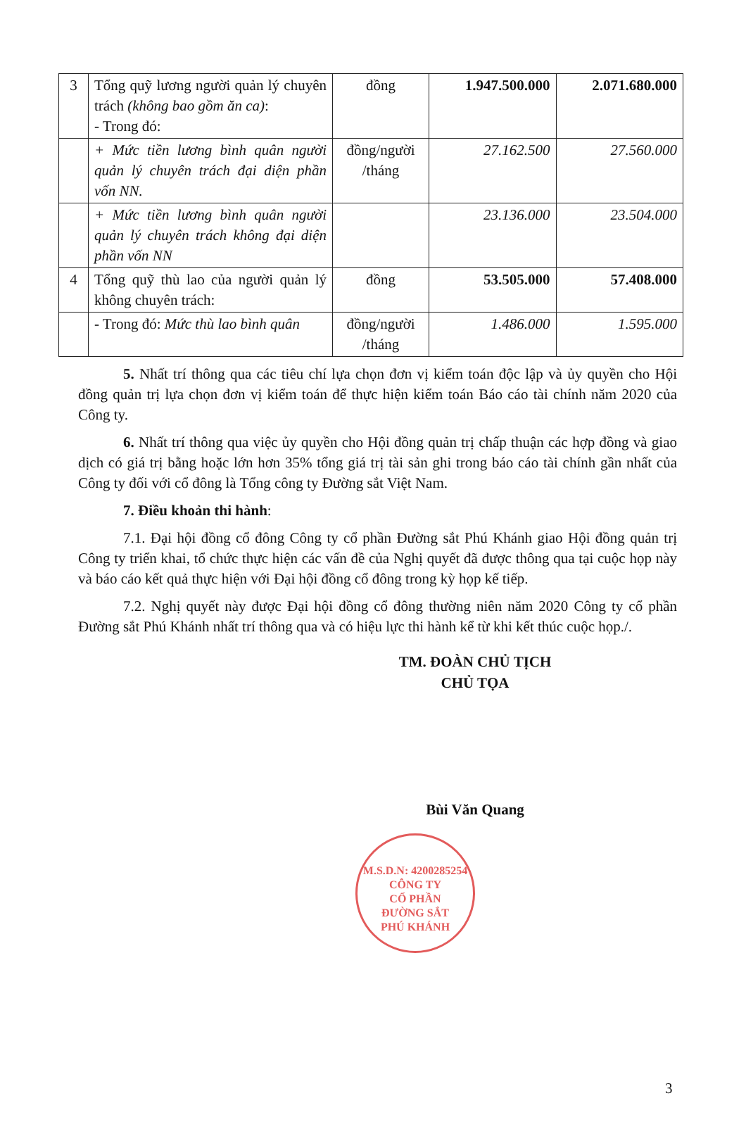| 3 | Tổng quỹ lương người quản lý chuyên trách (không bao gồm ăn ca) : - Trong đó: | đồng | 1.947.500.000 | 2.071.680.000 |
| | + Mức tiền lương bình quân người quản lý chuyên trách đại diện phần vốn NN. | đồng/người /tháng | 27.162.500 | 27.560.000 |
| | + Mức tiền lương bình quân người quản lý chuyên trách không đại diện phần vốn NN | | 23.136.000 | 23.504.000 |
| 4 | Tổng quỹ thù lao của người quản lý không chuyên trách: | đồng | 53.505.000 | 57.408.000 |
| | - Trong đó: Mức thù lao bình quân | đồng/người /tháng | 1.486.000 | 1.595.000 |
5. Nhất trí thông qua các tiêu chí lựa chọn đơn vị kiểm toán độc lập và ủy quyền cho Hội đồng quản trị lựa chọn đơn vị kiểm toán để thực hiện kiểm toán Báo cáo tài chính năm 2020 của Công ty.
6. Nhất trí thông qua việc ủy quyền cho Hội đồng quản trị chấp thuận các hợp đồng và giao dịch có giá trị bằng hoặc lớn hơn 35% tổng giá trị tài sản ghi trong báo cáo tài chính gần nhất của Công ty đối với cổ đông là Tổng công ty Đường sắt Việt Nam.
7. Điều khoản thi hành:
7.1. Đại hội đồng cổ đông Công ty cổ phần Đường sắt Phú Khánh giao Hội đồng quản trị Công ty triển khai, tổ chức thực hiện các vấn đề của Nghị quyết đã được thông qua tại cuộc họp này và báo cáo kết quả thực hiện với Đại hội đồng cổ đông trong kỳ họp kế tiếp.
7.2. Nghị quyết này được Đại hội đồng cổ đông thường niên năm 2020 Công ty cổ phần Đường sắt Phú Khánh nhất trí thông qua và có hiệu lực thi hành kể từ khi kết thúc cuộc họp./.
TM. ĐOÀN CHỦ TỊCH
CHỦ TỌA
Bùi Văn Quang
M.S.D.N: 4200285254
CÔNG TY
CỔ PHẦN
ĐƯỜNG SẮT
PHÚ KHÁNH
3